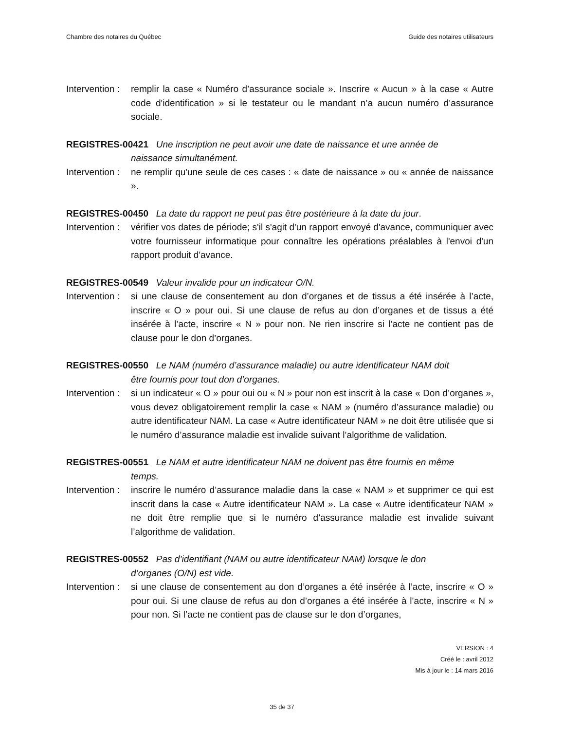Chambre des notaires du Québec Guide des notaires utilisateurs
Intervention :
remplir la case « Numéro d’assurance sociale ». Inscrire « Aucun » à la case « Autre code d'identification » si le testateur ou le mandant n’a aucun numéro d’assurance sociale.
REGISTRES-00421 Une inscription ne peut avoir une date de naissance et une année de
naissance simultanément.
Intervention :
ne remplir qu'une seule de ces cases : « date de naissance » ou « année de naissance ».
REGISTRES-00450 La date du rapport ne peut pas être postérieure à la date du jour.
Intervention :
vérifier vos dates de période; s'il s'agit d'un rapport envoyé d'avance, communiquer avec votre fournisseur informatique pour connaître les opérations préalables à l'envoi d'un rapport produit d'avance.
REGISTRES-00549 Valeur invalide pour un indicateur O/N.
Intervention :
si une clause de consentement au don d’organes et de tissus a été insérée à l’acte, inscrire « O » pour oui. Si une clause de refus au don d’organes et de tissus a été insérée à l’acte, inscrire « N » pour non. Ne rien inscrire si l’acte ne contient pas de clause pour le don d’organes.
REGISTRES-00550 Le NAM (numéro d’assurance maladie) ou autre identificateur NAM doit
être fournis pour tout don d’organes.
Intervention :
si un indicateur « O » pour oui ou « N » pour non est inscrit à la case « Don d’organes », vous devez obligatoirement remplir la case « NAM » (numéro d’assurance maladie) ou autre identificateur NAM. La case « Autre identificateur NAM » ne doit être utilisée que si le numéro d’assurance maladie est invalide suivant l’algorithme de validation.
REGISTRES-00551 Le NAM et autre identificateur NAM ne doivent pas être fournis en même
temps.
Intervention :
inscrire le numéro d’assurance maladie dans la case « NAM » et supprimer ce qui est inscrit dans la case « Autre identificateur NAM ». La case « Autre identificateur NAM » ne doit être remplie que si le numéro d’assurance maladie est invalide suivant l’algorithme de validation.
REGISTRES-00552 Pas d’identifiant (NAM ou autre identificateur NAM) lorsque le don
d’organes (O/N) est vide.
Intervention :
si une clause de consentement au don d’organes a été insérée à l’acte, inscrire « O » pour oui. Si une clause de refus au don d’organes a été insérée à l’acte, inscrire « N » pour non. Si l’acte ne contient pas de clause sur le don d’organes,
VERSION : 4
Créé le : avril 2012
Mis à jour le : 14 mars 2016
35 de 37